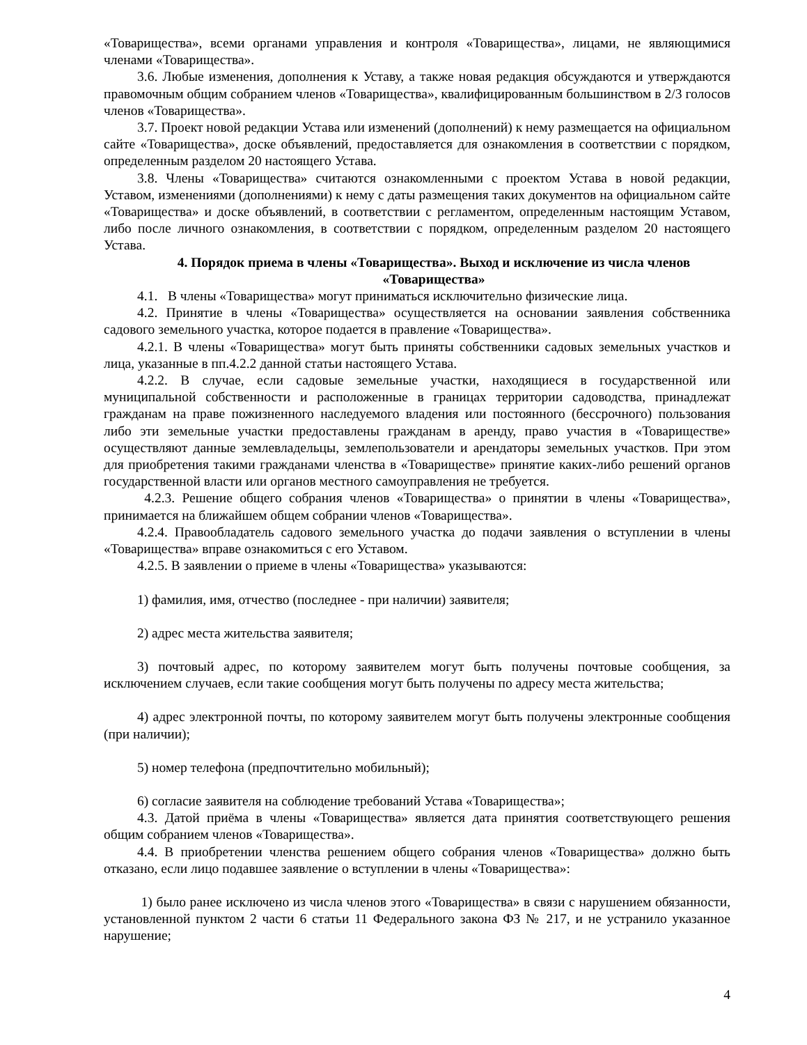«Товарищества», всеми органами управления и контроля «Товарищества», лицами, не являющимися членами «Товарищества».
3.6. Любые изменения, дополнения к Уставу, а также новая редакция обсуждаются и утверждаются правомочным общим собранием членов «Товарищества», квалифицированным большинством в 2/3 голосов членов «Товарищества».
3.7. Проект новой редакции Устава или изменений (дополнений) к нему размещается на официальном сайте «Товарищества», доске объявлений, предоставляется для ознакомления в соответствии с порядком, определенным разделом 20 настоящего Устава.
3.8. Члены «Товарищества» считаются ознакомленными с проектом Устава в новой редакции, Уставом, изменениями (дополнениями) к нему с даты размещения таких документов на официальном сайте «Товарищества» и доске объявлений, в соответствии с регламентом, определенным настоящим Уставом, либо после личного ознакомления, в соответствии с порядком, определенным разделом 20 настоящего Устава.
4. Порядок приема в члены «Товарищества». Выход и исключение из числа членов «Товарищества»
4.1. В члены «Товарищества» могут приниматься исключительно физические лица.
4.2. Принятие в члены «Товарищества» осуществляется на основании заявления собственника садового земельного участка, которое подается в правление «Товарищества».
4.2.1. В члены «Товарищества» могут быть приняты собственники садовых земельных участков и лица, указанные в пп.4.2.2 данной статьи настоящего Устава.
4.2.2. В случае, если садовые земельные участки, находящиеся в государственной или муниципальной собственности и расположенные в границах территории садоводства, принадлежат гражданам на праве пожизненного наследуемого владения или постоянного (бессрочного) пользования либо эти земельные участки предоставлены гражданам в аренду, право участия в «Товариществе» осуществляют данные землевладельцы, землепользователи и арендаторы земельных участков. При этом для приобретения такими гражданами членства в «Товариществе» принятие каких-либо решений органов государственной власти или органов местного самоуправления не требуется.
4.2.3. Решение общего собрания членов «Товарищества» о принятии в члены «Товарищества», принимается на ближайшем общем собрании членов «Товарищества».
4.2.4. Правообладатель садового земельного участка до подачи заявления о вступлении в члены «Товарищества» вправе ознакомиться с его Уставом.
4.2.5. В заявлении о приеме в члены «Товарищества» указываются:
1) фамилия, имя, отчество (последнее - при наличии) заявителя;
2) адрес места жительства заявителя;
3) почтовый адрес, по которому заявителем могут быть получены почтовые сообщения, за исключением случаев, если такие сообщения могут быть получены по адресу места жительства;
4) адрес электронной почты, по которому заявителем могут быть получены электронные сообщения (при наличии);
5) номер телефона (предпочтительно мобильный);
6) согласие заявителя на соблюдение требований Устава «Товарищества»;
4.3. Датой приёма в члены «Товарищества» является дата принятия соответствующего решения общим собранием членов «Товарищества».
4.4. В приобретении членства решением общего собрания членов «Товарищества» должно быть отказано, если лицо подавшее заявление о вступлении в члены «Товарищества»:
1) было ранее исключено из числа членов этого «Товарищества» в связи с нарушением обязанности, установленной пунктом 2 части 6 статьи 11 Федерального закона ФЗ № 217, и не устранило указанное нарушение;
4